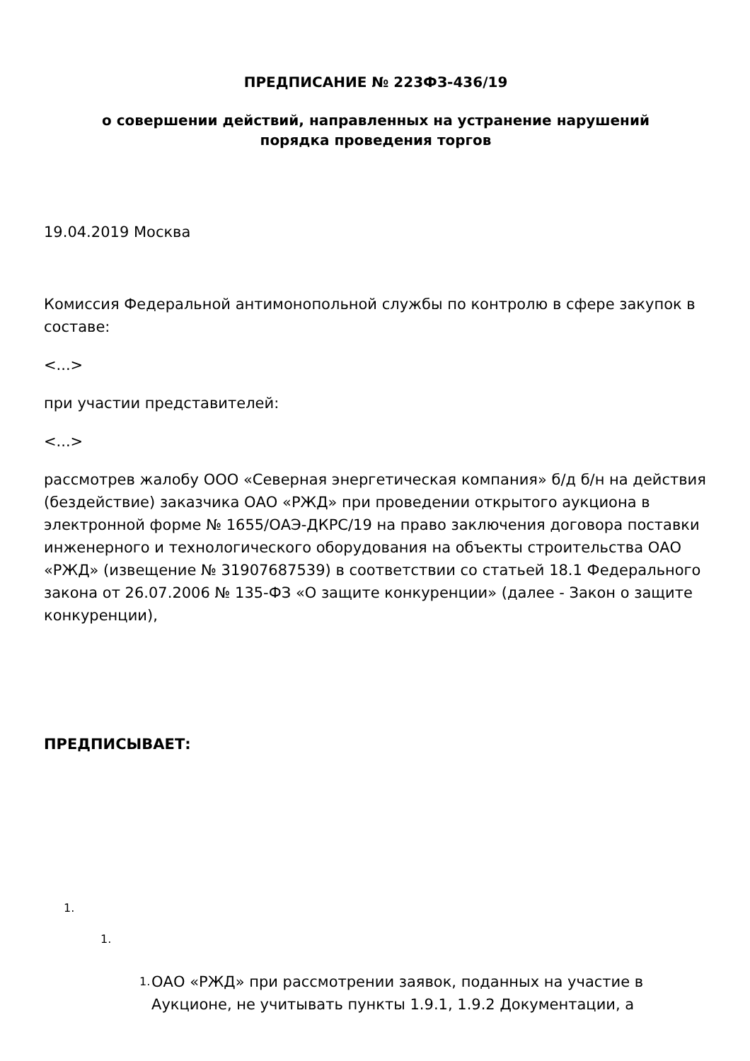ПРЕДПИСАНИЕ № 223ФЗ-436/19
о совершении действий, направленных на устранение нарушений
порядка проведения торгов
19.04.2019 Москва
Комиссия Федеральной антимонопольной службы по контролю в сфере закупок в составе:
<...>
при участии представителей:
<...>
рассмотрев жалобу ООО «Северная энергетическая компания» б/д б/н на действия (бездействие) заказчика ОАО «РЖД» при проведении открытого аукциона в электронной форме № 1655/ОАЭ-ДКРС/19 на право заключения договора поставки инженерного и технологического оборудования на объекты строительства ОАО «РЖД» (извещение № 31907687539) в соответствии со статьей 18.1 Федерального закона от 26.07.2006 № 135-ФЗ «О защите конкуренции» (далее - Закон о защите конкуренции),
ПРЕДПИСЫВАЕТ:
1.
1.
1.
ОАО «РЖД» при рассмотрении заявок, поданных на участие в Аукционе, не учитывать пункты 1.9.1, 1.9.2 Документации, а